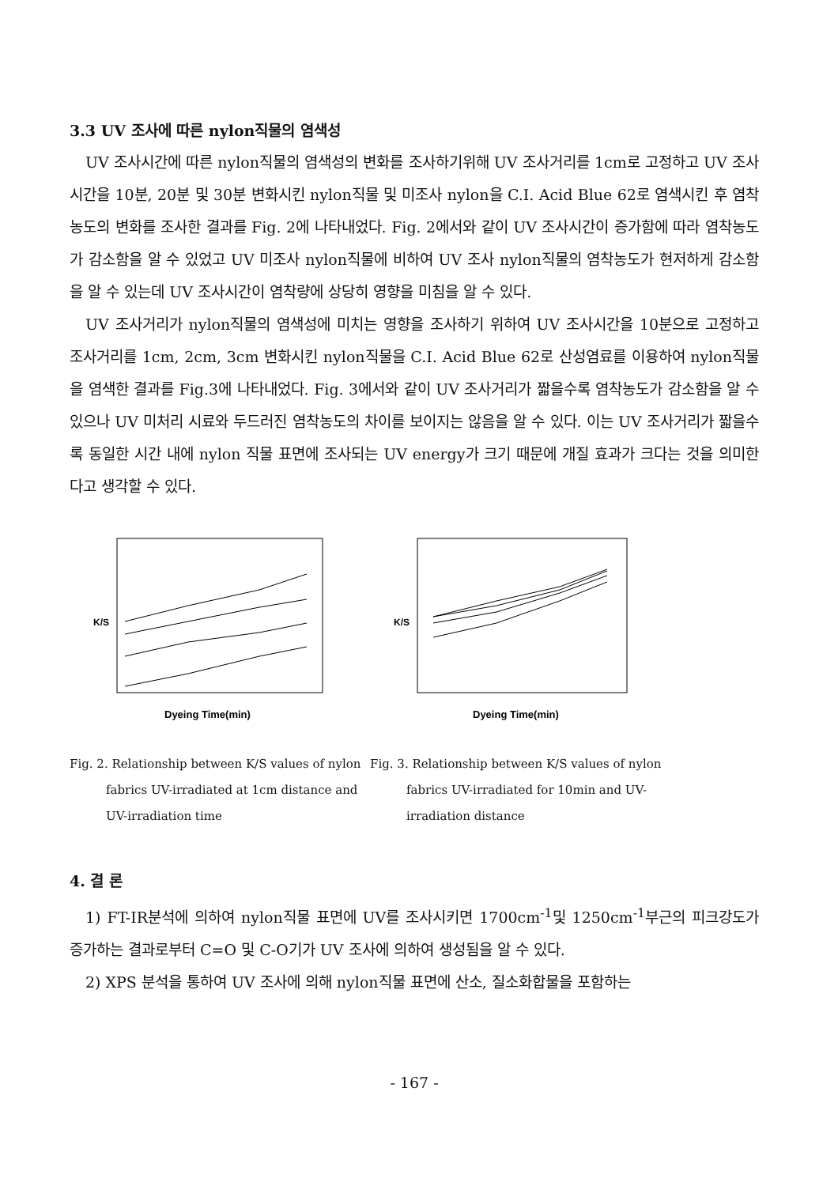3.3 UV 조사에 따른 nylon직물의 염색성
UV 조사시간에 따른 nylon직물의 염색성의 변화를 조사하기위해 UV 조사거리를 1cm로 고정하고 UV 조사시간을 10분, 20분 및 30분 변화시킨 nylon직물 및 미조사 nylon을 C.I. Acid Blue 62로 염색시킨 후 염착농도의 변화를 조사한 결과를 Fig. 2에 나타내었다. Fig. 2에서와 같이 UV 조사시간이 증가함에 따라 염착농도가 감소함을 알 수 있었고 UV 미조사 nylon직물에 비하여 UV 조사 nylon직물의 염착농도가 현저하게 감소함을 알 수 있는데 UV 조사시간이 염착량에 상당히 영향을 미침을 알 수 있다.
UV 조사거리가 nylon직물의 염색성에 미치는 영향을 조사하기 위하여 UV 조사시간을 10분으로 고정하고 조사거리를 1cm, 2cm, 3cm 변화시킨 nylon직물을 C.I. Acid Blue 62로 산성염료를 이용하여 nylon직물을 염색한 결과를 Fig.3에 나타내었다. Fig. 3에서와 같이 UV 조사거리가 짧을수록 염착농도가 감소함을 알 수 있으나 UV 미처리 시료와 두드러진 염착농도의 차이를 보이지는 않음을 알 수 있다. 이는 UV 조사거리가 짧을수록 동일한 시간 내에 nylon 직물 표면에 조사되는 UV energy가 크기 때문에 개질 효과가 크다는 것을 의미한다고 생각할 수 있다.
K/S
Dyeing Time(min)
Fig. 2. Relationship between K/S values of nylon fabrics UV-irradiated at 1cm distance and UV-irradiation time
K/S
Dyeing Time(min)
Fig. 3. Relationship between K/S values of nylon fabrics UV-irradiated for 10min and UV-irradiation distance
4. 결 론
1) FT-IR분석에 의하여 nylon직물 표면에 UV를 조사시키면 1700cm<sup>-1</sup>및 1250cm<sup>-1</sup>부근의 피크강도가 증가하는 결과로부터 C=O 및 C-O기가 UV 조사에 의하여 생성됨을 알 수 있다.
2) XPS 분석을 통하여 UV 조사에 의해 nylon직물 표면에 산소, 질소화합물을 포함하는
- 167 -